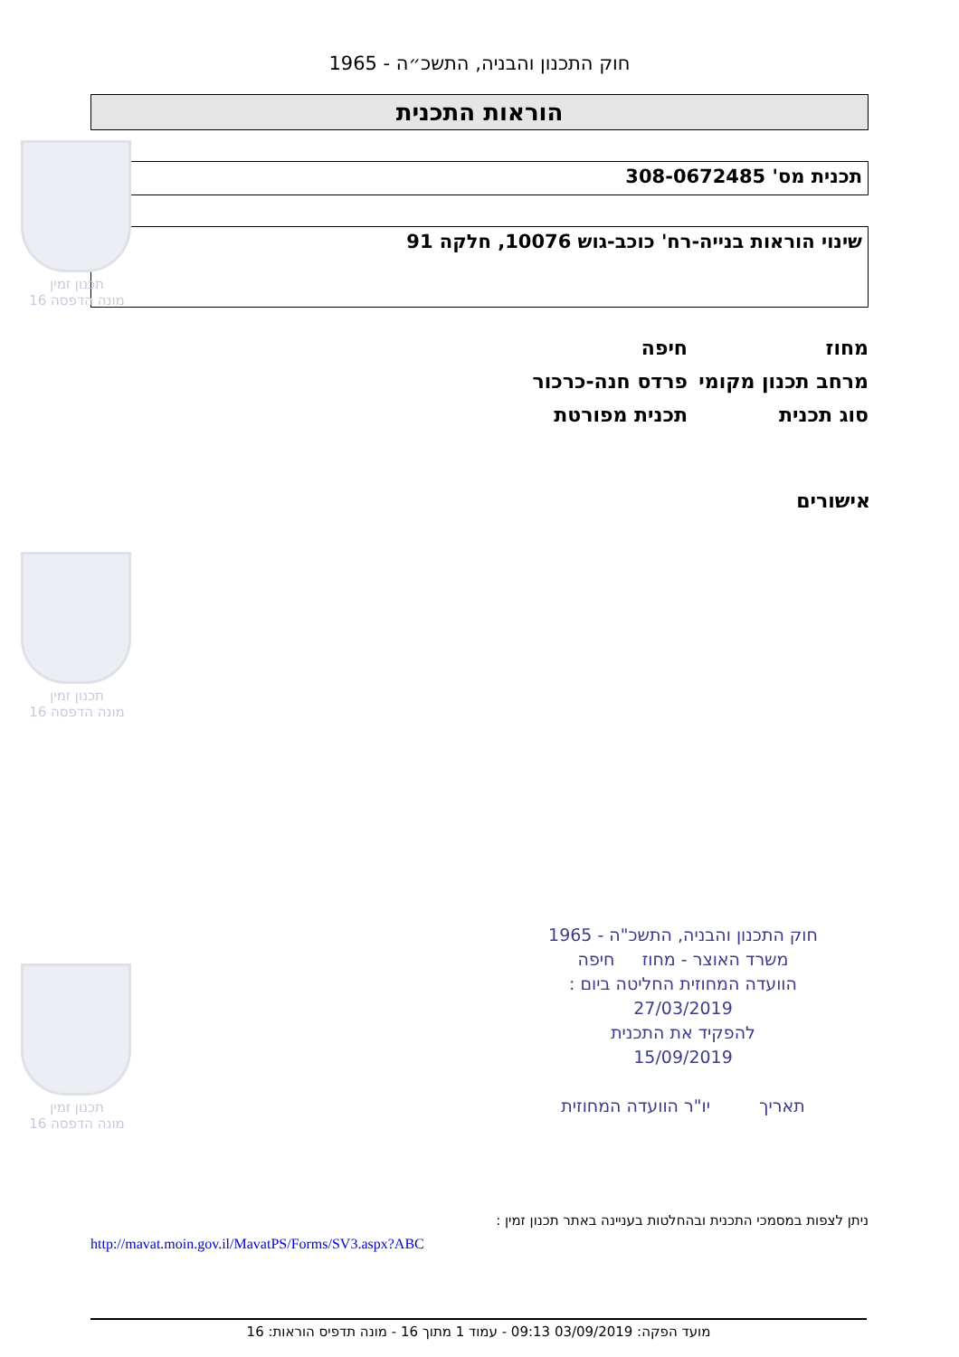תכנון זמין
מונה הדפסה 16
תכנון זמין
מונה הדפסה 16
תכנון זמין
מונה הדפסה 16
חוק התכנון והבניה, התשכ״ה - 1965
הוראות התכנית
תכנית מס' 308-0672485
שינוי הוראות בנייה-רח' כוכב-גוש 10076, חלקה 91
מחוז חיפה
מרחב תכנון מקומי פרדס חנה-כרכור
סוג תכנית תכנית מפורטת
אישורים
חוק התכנון והבניה, התשכ"ה - 1965
משרד האוצר - מחוז חיפה
הוועדה המחוזית החליטה ביום :
27/03/2019
להפקיד את התכנית
15/09/2019
תאריך יו"ר הוועדה המחוזית
ניתן לצפות במסמכי התכנית ובהחלטות בעניינה באתר תכנון זמין :
http://mavat.moin.gov.il/MavatPS/Forms/SV3.aspx?ABC
מועד הפקה: 03/09/2019 09:13 - עמוד 1 מתוך 16 - מונה תדפיס הוראות: 16